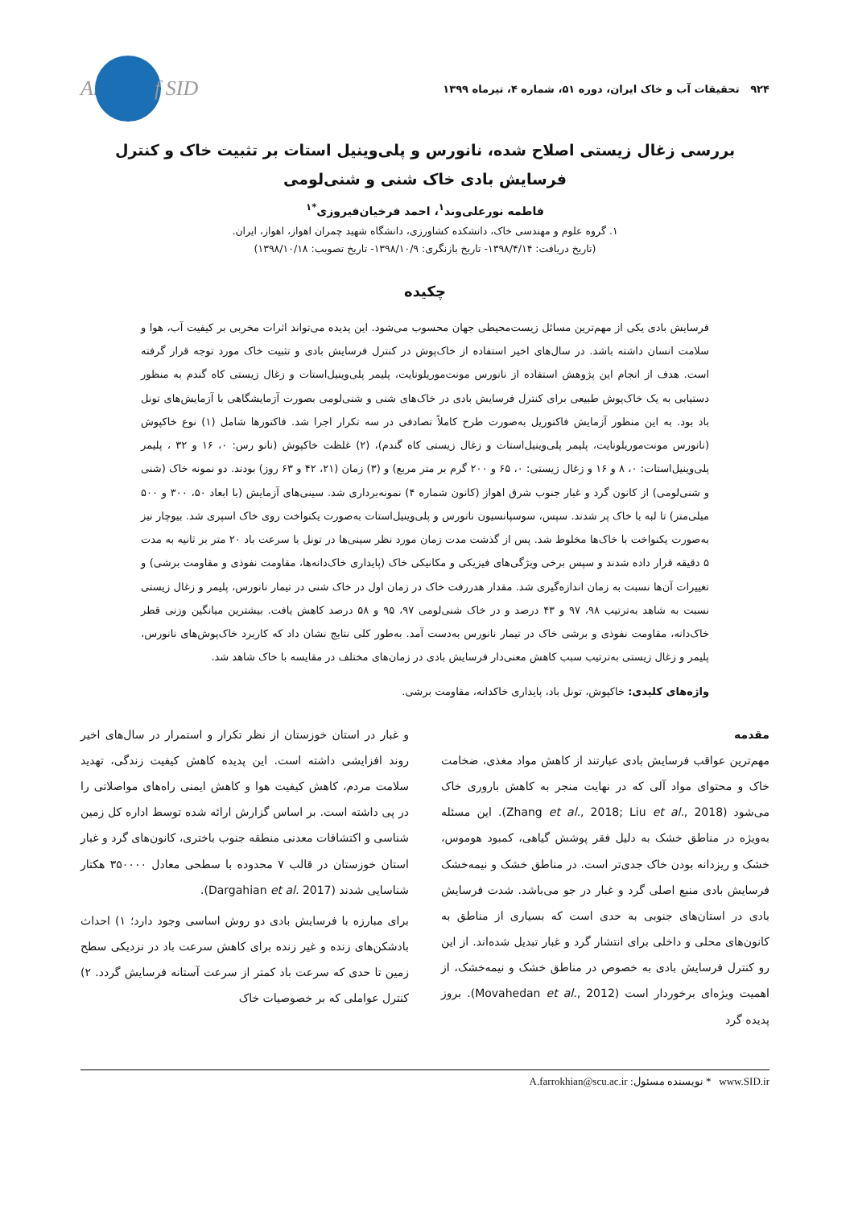۹۲۴ تحقیقات آب و خاک ایران، دوره ۵۱، شماره ۴، تیرماه ۱۳۹۹
Ar f SID
بررسی زغال زیستی اصلاح شده، نانورس و پلی‌وینیل استات بر تثبیت خاک و کنترل فرسایش بادی خاک شنی و شنی‌لومی
فاطمه نورعلی‌وند<sup>۱</sup>، احمد فرخیان‌فیروزی<sup>*۱</sup>
۱. گروه علوم و مهندسی خاک، دانشکده کشاورزی، دانشگاه شهید چمران اهواز، اهواز، ایران.
(تاریخ دریافت: ۱۳۹۸/۴/۱۴- تاریخ بازنگری: ۱۳۹۸/۱۰/۹- تاریخ تصویب: ۱۳۹۸/۱۰/۱۸)
چکیده
فرسایش بادی یکی از مهم‌ترین مسائل زیست‌محیطی جهان محسوب می‌شود. این پدیده می‌تواند اثرات مخربی بر کیفیت آب، هوا و سلامت انسان داشته باشد. در سال‌های اخیر استفاده از خاک‌پوش در کنترل فرسایش بادی و تثبیت خاک مورد توجه قرار گرفته است. هدف از انجام این پژوهش استفاده از نانورس مونت‌موریلونایت، پلیمر پلی‌وینیل‌استات و زغال زیستی کاه گندم به منظور دستیابی به یک خاک‌پوش طبیعی برای کنترل فرسایش بادی در خاک‌های شنی و شنی‌لومی بصورت آزمایشگاهی با آزمایش‌های تونل باد بود. به این منظور آزمایش فاکتوریل به‌صورت طرح کاملاً تصادفی در سه تکرار اجرا شد. فاکتورها شامل (۱) نوع خاکپوش (نانورس مونت‌موریلونایت، پلیمر پلی‌وینیل‌استات و زغال زیستی کاه گندم)، (۲) غلظت خاکپوش (نانو رس: ۰، ۱۶ و ۳۲ ، پلیمر پلی‌وینیل‌استات: ۰، ۸ و ۱۶ و زغال زیستی: ۰، ۶۵ و ۲۰۰ گرم بر متر مربع) و (۳) زمان (۲۱، ۴۲ و ۶۳ روز) بودند. دو نمونه خاک (شنی و شنی‌لومی) از کانون گرد و غبار جنوب شرق اهواز (کانون شماره ۴) نمونه‌برداری شد. سینی‌های آزمایش (با ابعاد ۵۰، ۳۰۰ و ۵۰۰ میلی‌متر) تا لبه با خاک پر شدند. سپس، سوسپانسیون نانورس و پلی‌وینیل‌استات به‌صورت یکنواخت روی خاک اسپری شد. بیوچار نیز به‌صورت یکنواخت با خاک‌ها مخلوط شد. پس از گذشت مدت زمان مورد نظر سینی‌ها در تونل با سرعت باد ۲۰ متر بر ثانیه به مدت ۵ دقیقه قرار داده شدند و سپس برخی ویژگی‌های فیزیکی و مکانیکی خاک (پایداری خاک‌دانه‌ها، مقاومت نفوذی و مقاومت برشی) و تغییرات آن‌ها نسبت به زمان اندازه‌گیری شد. مقدار هدررفت خاک در زمان اول در خاک شنی در تیمار نانورس، پلیمر و زغال زیستی نسبت به شاهد به‌ترتیب ۹۸، ۹۷ و ۴۳ درصد و در خاک شنی‌لومی ۹۷، ۹۵ و ۵۸ درصد کاهش یافت. بیشترین میانگین وزنی قطر خاک‌دانه، مقاومت نفوذی و برشی خاک در تیمار نانورس به‌دست آمد. به‌طور کلی نتایج نشان داد که کاربرد خاک‌پوش‌های نانورس، پلیمر و زغال زیستی به‌ترتیب سبب کاهش معنی‌دار فرسایش بادی در زمان‌های مختلف در مقایسه با خاک شاهد شد.
واژه‌های کلیدی: خاکپوش، تونل باد، پایداری خاکدانه، مقاومت برشی.
مقدمه
مهم‌ترین عواقب فرسایش بادی عبارتند از کاهش مواد مغذی، ضخامت خاک و محتوای مواد آلی که در نهایت منجر به کاهش باروری خاک می‌شود (Zhang et al., 2018; Liu et al., 2018). این مسئله به‌ویژه در مناطق خشک به دلیل فقر پوشش گیاهی، کمبود هوموس، خشک و ریزدانه بودن خاک جدی‌تر است. در مناطق خشک و نیمه‌خشک فرسایش بادی منبع اصلی گرد و غبار در جو می‌باشد. شدت فرسایش بادی در استان‌های جنوبی به حدی است که بسیاری از مناطق به کانون‌های محلی و داخلی برای انتشار گرد و غبار تبدیل شده‌اند. از این رو کنترل فرسایش بادی به خصوص در مناطق خشک و نیمه‌خشک، از اهمیت ویژه‌ای برخوردار است (Movahedan et al., 2012). بروز پدیده گرد
و غبار در استان خوزستان از نظر تکرار و استمرار در سال‌های اخیر روند افزایشی داشته است. این پدیده کاهش کیفیت زندگی، تهدید سلامت مردم، کاهش کیفیت هوا و کاهش ایمنی راه‌های مواصلاتی را در پی داشته است. بر اساس گزارش ارائه شده توسط اداره کل زمین شناسی و اکتشافات معدنی منطقه جنوب باختری، کانون‌های گرد و غبار استان خوزستان در قالب ۷ محدوده با سطحی معادل ۳۵۰۰۰۰ هکتار شناسایی شدند (Dargahian et al. 2017).
برای مبارزه با فرسایش بادی دو روش اساسی وجود دارد؛ ۱) احداث بادشکن‌های زنده و غیر زنده برای کاهش سرعت باد در نزدیکی سطح زمین تا حدی که سرعت باد کمتر از سرعت آستانه فرسایش گردد. ۲) کنترل عواملی که بر خصوصیات خاک
A.farrokhian@scu.ac.ir :* نویسنده مسئول www.SID.ir